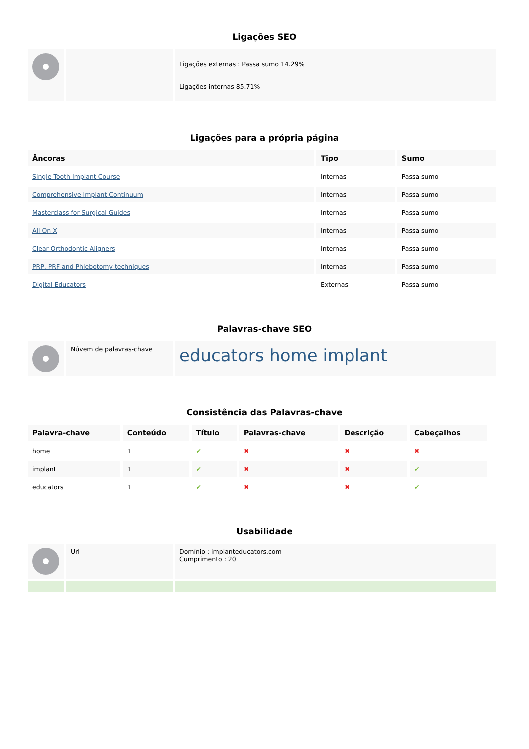Ligações SEO
| | | Ligações externas : Passa sumo 14.29% Ligações internas 85.71% |
Ligações para a própria página
| Âncoras | Tipo | Sumo |
| --- | --- | --- |
| Single Tooth Implant Course | Internas | Passa sumo |
| Comprehensive Implant Continuum | Internas | Passa sumo |
| Masterclass for Surgical Guides | Internas | Passa sumo |
| All On X | Internas | Passa sumo |
| Clear Orthodontic Aligners | Internas | Passa sumo |
| PRP, PRF and Phlebotomy techniques | Internas | Passa sumo |
| Digital Educators | Externas | Passa sumo |
Palavras-chave SEO
| | Núvem de palavras-chave | educators home implant |
Consistência das Palavras-chave
| Palavra-chave | Conteúdo | Título | Palavras-chave | Descrição | Cabeçalhos |
| --- | --- | --- | --- | --- | --- |
| home | 1 | ✔ | ✖ | ✖ | ✖ |
| implant | 1 | ✔ | ✖ | ✖ | ✔ |
| educators | 1 | ✔ | ✖ | ✖ | ✔ |
Usabilidade
| | Url | Domínio : implanteducators.com Cumprimento : 20 |